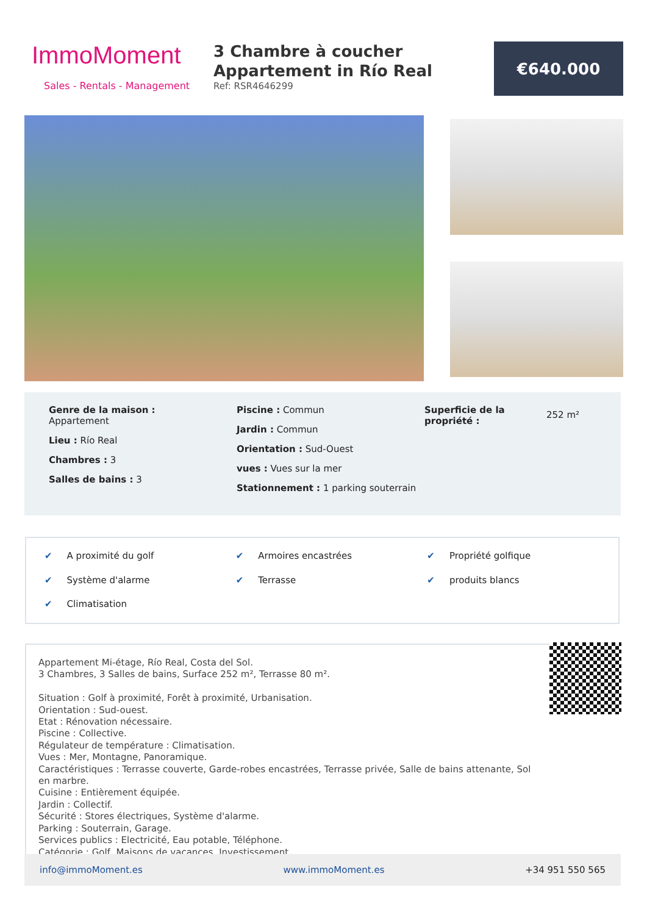ImmoMoment
Sales - Rentals - Management
3 Chambre à coucher Appartement in Río Real
Ref: RSR4646299
€640.000
Genre de la maison :
Appartement
Lieu : Río Real
Chambres : 3
Salles de bains : 3
Piscine : Commun
Jardin : Commun
Orientation : Sud-Ouest
vues : Vues sur la mer
Stationnement : 1 parking souterrain
Superficie de la propriété :
252 m²
✔ A proximité du golf ✔ Armoires encastrées ✔ Propriété golfique ✔ Système d'alarme ✔ Terrasse ✔ produits blancs ✔ Climatisation
Appartement Mi-étage, Río Real, Costa del Sol.
3 Chambres, 3 Salles de bains, Surface 252 m², Terrasse 80 m².
Situation : Golf à proximité, Forêt à proximité, Urbanisation.
Orientation : Sud-ouest.
Etat : Rénovation nécessaire.
Piscine : Collective.
Régulateur de température : Climatisation.
Vues : Mer, Montagne, Panoramique.
Caractéristiques : Terrasse couverte, Garde-robes encastrées, Terrasse privée, Salle de bains attenante, Sol en marbre.
Cuisine : Entièrement équipée.
Jardin : Collectif.
Sécurité : Stores électriques, Système d'alarme.
Parking : Souterrain, Garage.
Services publics : Electricité, Eau potable, Téléphone.
Catégorie : Golf, Maisons de vacances, Investissement.
info@immoMoment.es www.immoMoment.es +34 951 550 565